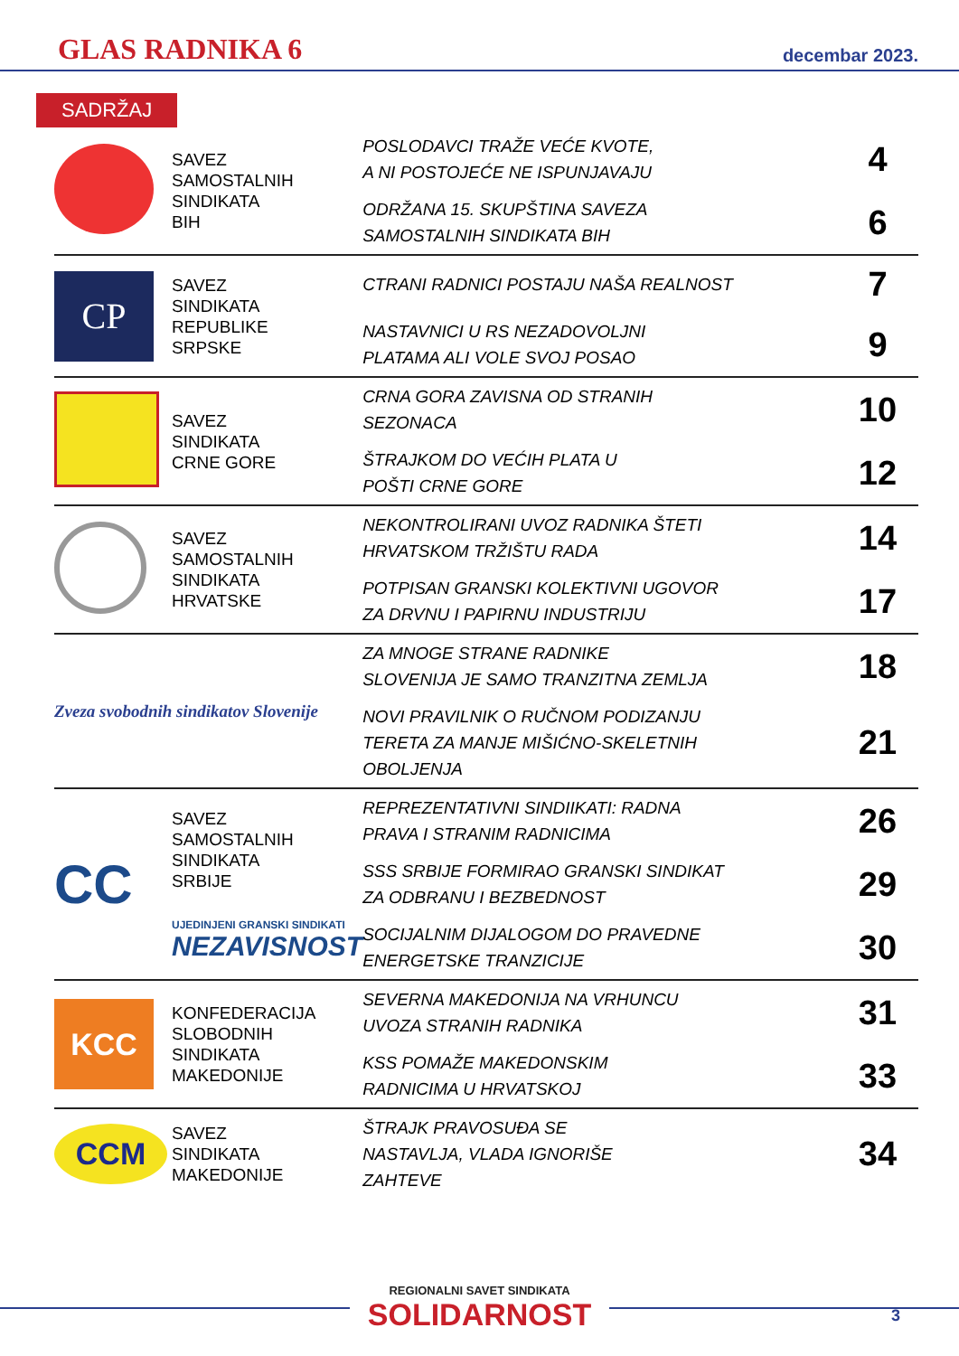GLAS RADNIKA 6
decembar 2023.
SADRŽAJ
| | SAVEZ SAMOSTALNIH SINDIKATA BIH | POSLODAVCI TRAŽE VEĆE KVOTE, A NI POSTOJEĆE NE ISPUNJAVAJU | 4 |
| | | ODRŽANA 15. SKUPŠTINA SAVEZA SAMOSTALNIH SINDIKATA BIH | 6 |
| CP | SAVEZ SINDIKATA REPUBLIKE SRPSKE | CTRANI RADNICI POSTAJU NAŠA REALNOST | 7 |
| | | NASTAVNICI U RS NEZADOVOLJNI PLATAMA ALI VOLE SVOJ POSAO | 9 |
| | SAVEZ SINDIKATA CRNE GORE | CRNA GORA ZAVISNA OD STRANIH SEZONACA | 10 |
| | | ŠTRAJKOM DO VEĆIH PLATA U POŠTI CRNE GORE | 12 |
| | SAVEZ SAMOSTALNIH SINDIKATA HRVATSKE | NEKONTROLIRANI UVOZ RADNIKA ŠTETI HRVATSKOM TRŽIŠTU RADA | 14 |
| | | POTPISAN GRANSKI KOLEKTIVNI UGOVOR ZA DRVNU I PAPIRNU INDUSTRIJU | 17 |
| Zveza svobodnih sindikatov Slovenije | | ZA MNOGE STRANE RADNIKE SLOVENIJA JE SAMO TRANZITNA ZEMLJA | 18 |
| | | NOVI PRAVILNIK O RUČNOM PODIZANJU TERETA ZA MANJE MIŠIĆNO-SKELETNIH OBOLJENJA | 21 |
| CC | SAVEZ SAMOSTALNIH SINDIKATA SRBIJE UJEDINJENI GRANSKI SINDIKATI NEZAVISNOST | REPREZENTATIVNI SINDIIKATI: RADNA PRAVA I STRANIM RADNICIMA | 26 |
| | | SSS SRBIJE FORMIRAO GRANSKI SINDIKAT ZA ODBRANU I BEZBEDNOST | 29 |
| | | SOCIJALNIM DIJALOGOM DO PRAVEDNE ENERGETSKE TRANZICIJE | 30 |
| KCC | KONFEDERACIJA SLOBODNIH SINDIKATA MAKEDONIJE | SEVERNA MAKEDONIJA NA VRHUNCU UVOZA STRANIH RADNIKA | 31 |
| | | KSS POMAŽE MAKEDONSKIM RADNICIMA U HRVATSKOJ | 33 |
| CCM | SAVEZ SINDIKATA MAKEDONIJE | ŠTRAJK PRAVOSUĐA SE NASTAVLJA, VLADA IGNORIŠE ZAHTEVE | 34 |
REGIONALNI SAVET SINDIKATA
SOLIDARNOST
3